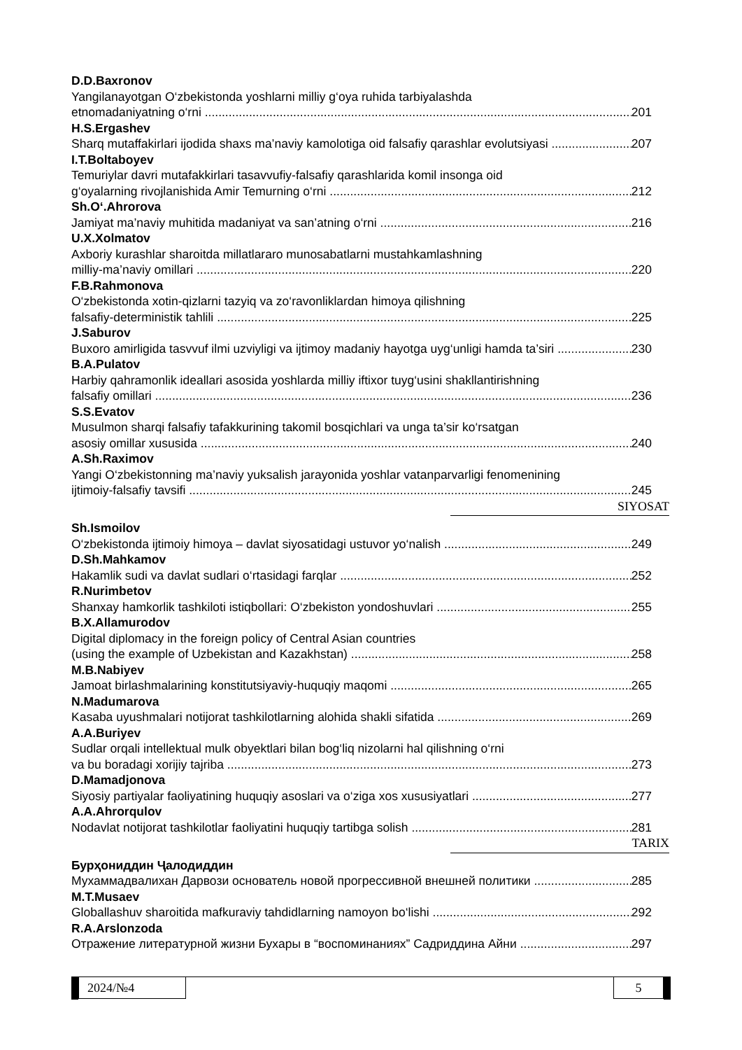D.D.Baxronov
Yangilanayotgan O‘zbekistonda yoshlarni milliy g‘oya ruhida tarbiyalashda
etnomadaniyatning o‘rni 201
H.S.Ergashev
Sharq mutaffakirlari ijodida shaxs ma’naviy kamolotiga oid falsafiy qarashlar evolutsiyasi 207
I.T.Boltaboyev
Temuriylar davri mutafakkirlari tasavvufiy-falsafiy qarashlarida komil insonga oid
g‘oyalarning rivojlanishida Amir Temurning o‘rni 212
Sh.O‘.Ahrorova
Jamiyat ma’naviy muhitida madaniyat va san’atning o‘rni 216
U.X.Xolmatov
Axboriy kurashlar sharoitda millatlararo munosabatlarni mustahkamlashning
milliy-ma’naviy omillari 220
F.B.Rahmonova
O‘zbekistonda xotin-qizlarni tazyiq va zo‘ravonliklardan himoya qilishning
falsafiy-deterministik tahlili 225
J.Saburov
Buxoro amirligida tasvvuf ilmi uzviyligi va ijtimoy madaniy hayotga uyg‘unligi hamda ta’siri 230
B.A.Pulatov
Harbiy qahramonlik ideallari asosida yoshlarda milliy iftixor tuyg‘usini shakllantirishning
falsafiy omillari 236
S.S.Evatov
Musulmon sharqi falsafiy tafakkurining takomil bosqichlari va unga ta’sir ko‘rsatgan
asosiy omillar xususida 240
A.Sh.Raximov
Yangi O‘zbekistonning ma’naviy yuksalish jarayonida yoshlar vatanparvarligi fenomenining
ijtimoiy-falsafiy tavsifi 245
SIYOSAT
Sh.Ismoilov
O‘zbekistonda ijtimoiy himoya – davlat siyosatidagi ustuvor yo‘nalish 249
D.Sh.Mahkamov
Hakamlik sudi va davlat sudlari o‘rtasidagi farqlar 252
R.Nurimbetov
Shanxay hamkorlik tashkiloti istiqbollari: O‘zbekiston yondoshuvlari 255
B.X.Allamurodov
Digital diplomacy in the foreign policy of Central Asian countries
(using the example of Uzbekistan and Kazakhstan) 258
M.B.Nabiyev
Jamoat birlashmalarining konstitutsiyaviy-huquqiy maqomi 265
N.Madumarova
Kasaba uyushmalari notijorat tashkilotlarning alohida shakli sifatida 269
A.A.Buriyev
Sudlar orqali intellektual mulk obyektlari bilan bog‘liq nizolarni hal qilishning o‘rni
va bu boradagi xorijiy tajriba 273
D.Mamadjonova
Siyosiy partiyalar faoliyatining huquqiy asoslari va o‘ziga xos xususiyatlari 277
A.A.Ahrorqulov
Nodavlat notijorat tashkilotlar faoliyatini huquqiy tartibga solish 281
TARIX
Бурҳониддин Ҷалодиддин
Мухаммадвалихан Дарвози основатель новой прогрессивной внешней политики 285
M.T.Musaev
Globallashuv sharoitida mafkuraviy tahdidlarning namoyon bo‘lishi 292
R.A.Arslonzoda
Отражение литературной жизни Бухары в “воспоминаниях” Садриддина Айни 297
2024/№4 5